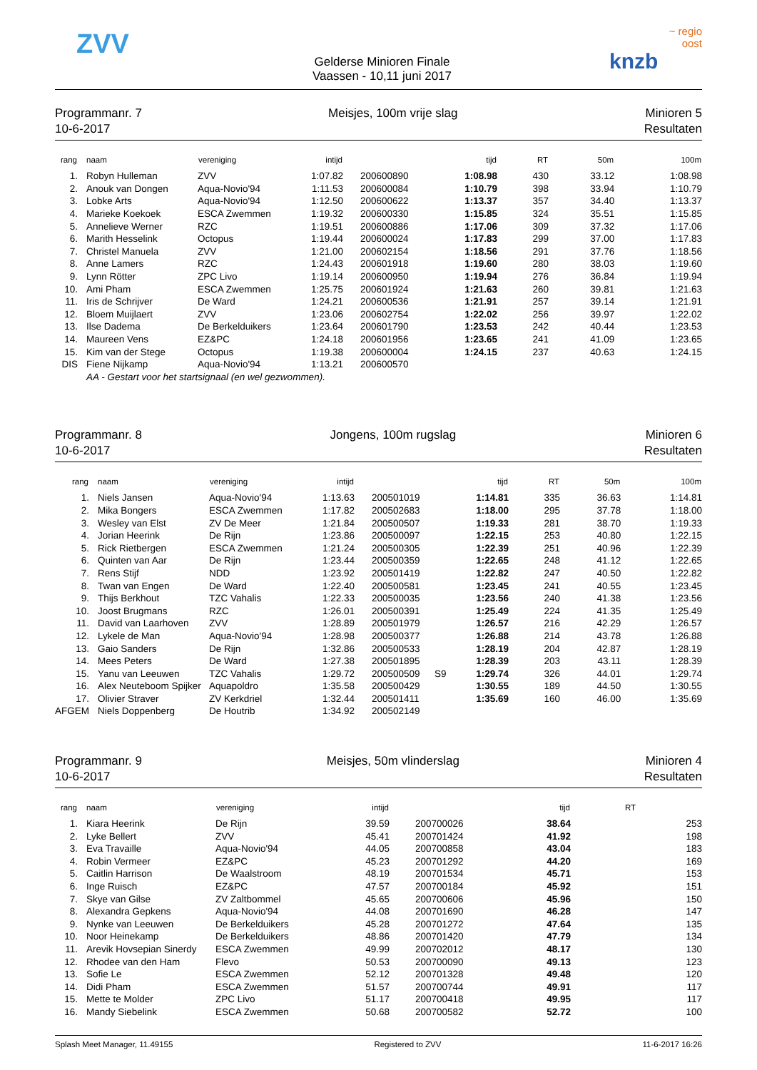ZVV
Gelderse Minioren Finale
Vaassen - 10,11 juni 2017
~ regio
oost
knzb
Programmanr. 7
10-6-2017
Meisjes, 100m vrije slag Minioren 5
Resultaten
| rang | naam | vereniging | intijd | | | tijd | RT | 50m | 100m |
| --- | --- | --- | --- | --- | --- | --- | --- | --- | --- |
| 1. | Robyn Hulleman | ZVV | 1:07.82 | 200600890 | | 1:08.98 | 430 | 33.12 | 1:08.98 |
| 2. | Anouk van Dongen | Aqua-Novio'94 | 1:11.53 | 200600084 | | 1:10.79 | 398 | 33.94 | 1:10.79 |
| 3. | Lobke Arts | Aqua-Novio'94 | 1:12.50 | 200600622 | | 1:13.37 | 357 | 34.40 | 1:13.37 |
| 4. | Marieke Koekoek | ESCA Zwemmen | 1:19.32 | 200600330 | | 1:15.85 | 324 | 35.51 | 1:15.85 |
| 5. | Annelieve Werner | RZC | 1:19.51 | 200600886 | | 1:17.06 | 309 | 37.32 | 1:17.06 |
| 6. | Marith Hesselink | Octopus | 1:19.44 | 200600024 | | 1:17.83 | 299 | 37.00 | 1:17.83 |
| 7. | Christel Manuela | ZVV | 1:21.00 | 200602154 | | 1:18.56 | 291 | 37.76 | 1:18.56 |
| 8. | Anne Lamers | RZC | 1:24.43 | 200601918 | | 1:19.60 | 280 | 38.03 | 1:19.60 |
| 9. | Lynn Rötter | ZPC Livo | 1:19.14 | 200600950 | | 1:19.94 | 276 | 36.84 | 1:19.94 |
| 10. | Ami Pham | ESCA Zwemmen | 1:25.75 | 200601924 | | 1:21.63 | 260 | 39.81 | 1:21.63 |
| 11. | Iris de Schrijver | De Ward | 1:24.21 | 200600536 | | 1:21.91 | 257 | 39.14 | 1:21.91 |
| 12. | Bloem Muijlaert | ZVV | 1:23.06 | 200602754 | | 1:22.02 | 256 | 39.97 | 1:22.02 |
| 13. | Ilse Dadema | De Berkelduikers | 1:23.64 | 200601790 | | 1:23.53 | 242 | 40.44 | 1:23.53 |
| 14. | Maureen Vens | EZ&PC | 1:24.18 | 200601956 | | 1:23.65 | 241 | 41.09 | 1:23.65 |
| 15. | Kim van der Stege | Octopus | 1:19.38 | 200600004 | | 1:24.15 | 237 | 40.63 | 1:24.15 |
| DIS | Fiene Nijkamp | Aqua-Novio'94 | 1:13.21 | 200600570 | | | | | |
| | AA - Gestart voor het startsignaal (en wel gezwommen). | | | | | | | | |
Programmanr. 8
10-6-2017
Jongens, 100m rugslag Minioren 6
Resultaten
| rang | naam | vereniging | intijd | | | tijd | RT | 50m | 100m |
| --- | --- | --- | --- | --- | --- | --- | --- | --- | --- |
| 1. | Niels Jansen | Aqua-Novio'94 | 1:13.63 | 200501019 | | 1:14.81 | 335 | 36.63 | 1:14.81 |
| 2. | Mika Bongers | ESCA Zwemmen | 1:17.82 | 200502683 | | 1:18.00 | 295 | 37.78 | 1:18.00 |
| 3. | Wesley van Elst | ZV De Meer | 1:21.84 | 200500507 | | 1:19.33 | 281 | 38.70 | 1:19.33 |
| 4. | Jorian Heerink | De Rijn | 1:23.86 | 200500097 | | 1:22.15 | 253 | 40.80 | 1:22.15 |
| 5. | Rick Rietbergen | ESCA Zwemmen | 1:21.24 | 200500305 | | 1:22.39 | 251 | 40.96 | 1:22.39 |
| 6. | Quinten van Aar | De Rijn | 1:23.44 | 200500359 | | 1:22.65 | 248 | 41.12 | 1:22.65 |
| 7. | Rens Stijf | NDD | 1:23.92 | 200501419 | | 1:22.82 | 247 | 40.50 | 1:22.82 |
| 8. | Twan van Engen | De Ward | 1:22.40 | 200500581 | | 1:23.45 | 241 | 40.55 | 1:23.45 |
| 9. | Thijs Berkhout | TZC Vahalis | 1:22.33 | 200500035 | | 1:23.56 | 240 | 41.38 | 1:23.56 |
| 10. | Joost Brugmans | RZC | 1:26.01 | 200500391 | | 1:25.49 | 224 | 41.35 | 1:25.49 |
| 11. | David van Laarhoven | ZVV | 1:28.89 | 200501979 | | 1:26.57 | 216 | 42.29 | 1:26.57 |
| 12. | Lykele de Man | Aqua-Novio'94 | 1:28.98 | 200500377 | | 1:26.88 | 214 | 43.78 | 1:26.88 |
| 13. | Gaio Sanders | De Rijn | 1:32.86 | 200500533 | | 1:28.19 | 204 | 42.87 | 1:28.19 |
| 14. | Mees Peters | De Ward | 1:27.38 | 200501895 | | 1:28.39 | 203 | 43.11 | 1:28.39 |
| 15. | Yanu van Leeuwen | TZC Vahalis | 1:29.72 | 200500509 | S9 | 1:29.74 | 326 | 44.01 | 1:29.74 |
| 16. | Alex Neuteboom Spijker | Aquapoldro | 1:35.58 | 200500429 | | 1:30.55 | 189 | 44.50 | 1:30.55 |
| 17. | Olivier Straver | ZV Kerkdriel | 1:32.44 | 200501411 | | 1:35.69 | 160 | 46.00 | 1:35.69 |
| AFGEM | Niels Doppenberg | De Houtrib | 1:34.92 | 200502149 | | | | | |
Programmanr. 9
10-6-2017
Meisjes, 50m vlinderslag Minioren 4
Resultaten
| rang | naam | vereniging | intijd | | tijd | RT | |
| --- | --- | --- | --- | --- | --- | --- | --- |
| 1. | Kiara Heerink | De Rijn | 39.59 | 200700026 | 38.64 | | 253 |
| 2. | Lyke Bellert | ZVV | 45.41 | 200701424 | 41.92 | | 198 |
| 3. | Eva Travaille | Aqua-Novio'94 | 44.05 | 200700858 | 43.04 | | 183 |
| 4. | Robin Vermeer | EZ&PC | 45.23 | 200701292 | 44.20 | | 169 |
| 5. | Caitlin Harrison | De Waalstroom | 48.19 | 200701534 | 45.71 | | 153 |
| 6. | Inge Ruisch | EZ&PC | 47.57 | 200700184 | 45.92 | | 151 |
| 7. | Skye van Gilse | ZV Zaltbommel | 45.65 | 200700606 | 45.96 | | 150 |
| 8. | Alexandra Gepkens | Aqua-Novio'94 | 44.08 | 200701690 | 46.28 | | 147 |
| 9. | Nynke van Leeuwen | De Berkelduikers | 45.28 | 200701272 | 47.64 | | 135 |
| 10. | Noor Heinekamp | De Berkelduikers | 48.86 | 200701420 | 47.79 | | 134 |
| 11. | Arevik Hovsepian Sinerdy | ESCA Zwemmen | 49.99 | 200702012 | 48.17 | | 130 |
| 12. | Rhodee van den Ham | Flevo | 50.53 | 200700090 | 49.13 | | 123 |
| 13. | Sofie Le | ESCA Zwemmen | 52.12 | 200701328 | 49.48 | | 120 |
| 14. | Didi Pham | ESCA Zwemmen | 51.57 | 200700744 | 49.91 | | 117 |
| 15. | Mette te Molder | ZPC Livo | 51.17 | 200700418 | 49.95 | | 117 |
| 16. | Mandy Siebelink | ESCA Zwemmen | 50.68 | 200700582 | 52.72 | | 100 |
Splash Meet Manager, 11.49155 Registered to ZVV 11-6-2017 16:26